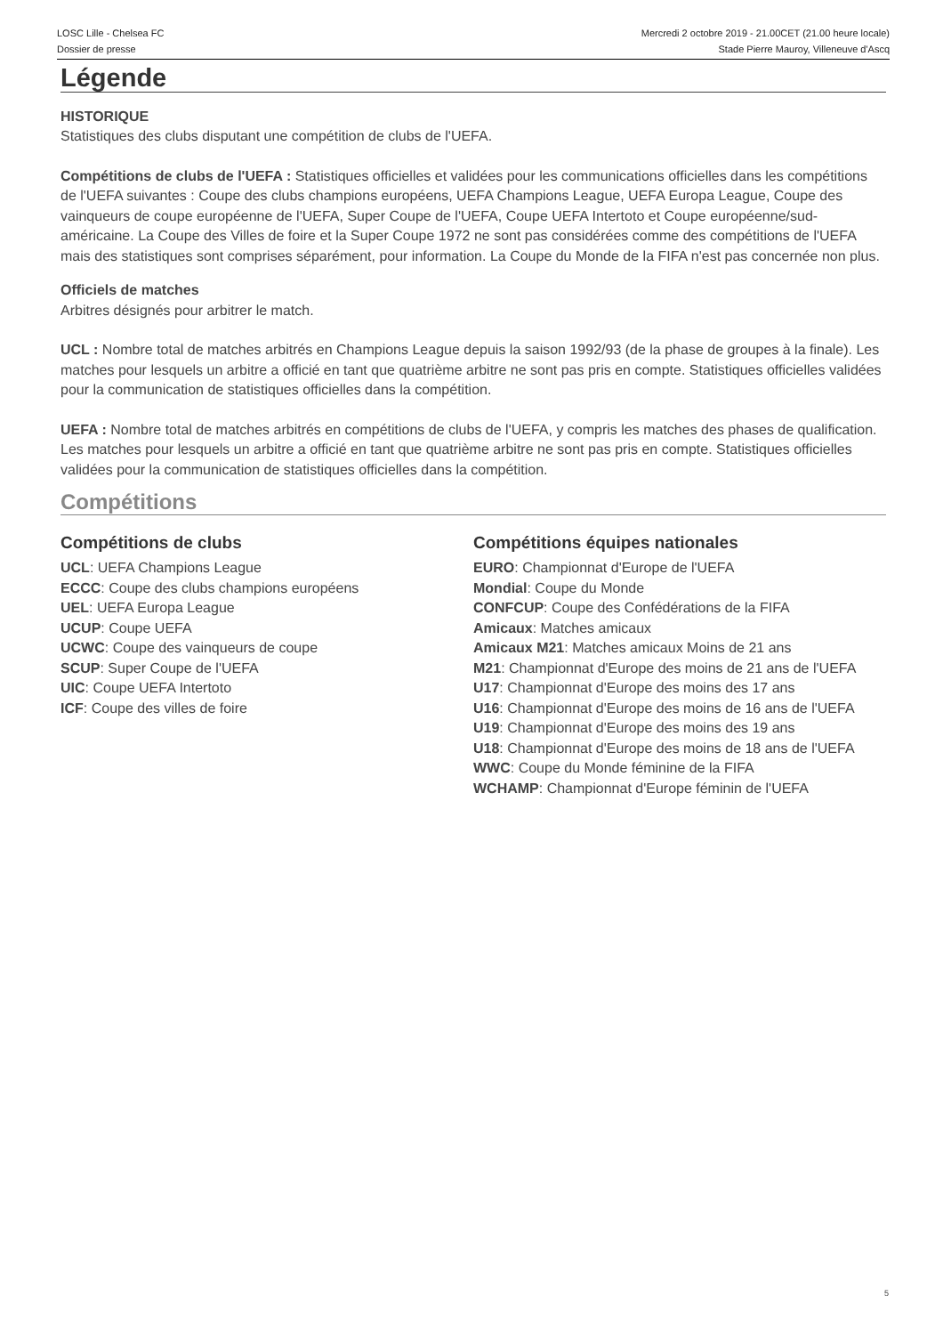LOSC Lille - Chelsea FC
Dossier de presse
Mercredi 2 octobre 2019 - 21.00CET (21.00 heure locale)
Stade Pierre Mauroy, Villeneuve d'Ascq
Légende
HISTORIQUE
Statistiques des clubs disputant une compétition de clubs de l'UEFA.
Compétitions de clubs de l'UEFA : Statistiques officielles et validées pour les communications officielles dans les compétitions de l'UEFA suivantes : Coupe des clubs champions européens, UEFA Champions League, UEFA Europa League, Coupe des vainqueurs de coupe européenne de l'UEFA, Super Coupe de l'UEFA, Coupe UEFA Intertoto et Coupe européenne/sud-américaine. La Coupe des Villes de foire et la Super Coupe 1972 ne sont pas considérées comme des compétitions de l'UEFA mais des statistiques sont comprises séparément, pour information. La Coupe du Monde de la FIFA n'est pas concernée non plus.
Officiels de matches
Arbitres désignés pour arbitrer le match.
UCL : Nombre total de matches arbitrés en Champions League depuis la saison 1992/93 (de la phase de groupes à la finale). Les matches pour lesquels un arbitre a officié en tant que quatrième arbitre ne sont pas pris en compte. Statistiques officielles validées pour la communication de statistiques officielles dans la compétition.
UEFA : Nombre total de matches arbitrés en compétitions de clubs de l'UEFA, y compris les matches des phases de qualification. Les matches pour lesquels un arbitre a officié en tant que quatrième arbitre ne sont pas pris en compte. Statistiques officielles validées pour la communication de statistiques officielles dans la compétition.
Compétitions
Compétitions de clubs
UCL: UEFA Champions League
ECCC: Coupe des clubs champions européens
UEL: UEFA Europa League
UCUP: Coupe UEFA
UCWC: Coupe des vainqueurs de coupe
SCUP: Super Coupe de l'UEFA
UIC: Coupe UEFA Intertoto
ICF: Coupe des villes de foire
Compétitions équipes nationales
EURO: Championnat d'Europe de l'UEFA
Mondial: Coupe du Monde
CONFCUP: Coupe des Confédérations de la FIFA
Amicaux: Matches amicaux
Amicaux M21: Matches amicaux Moins de 21 ans
M21: Championnat d'Europe des moins de 21 ans de l'UEFA
U17: Championnat d'Europe des moins des 17 ans
U16: Championnat d'Europe des moins de 16 ans de l'UEFA
U19: Championnat d'Europe des moins des 19 ans
U18: Championnat d'Europe des moins de 18 ans de l'UEFA
WWC: Coupe du Monde féminine de la FIFA
WCHAMP: Championnat d'Europe féminin de l'UEFA
5